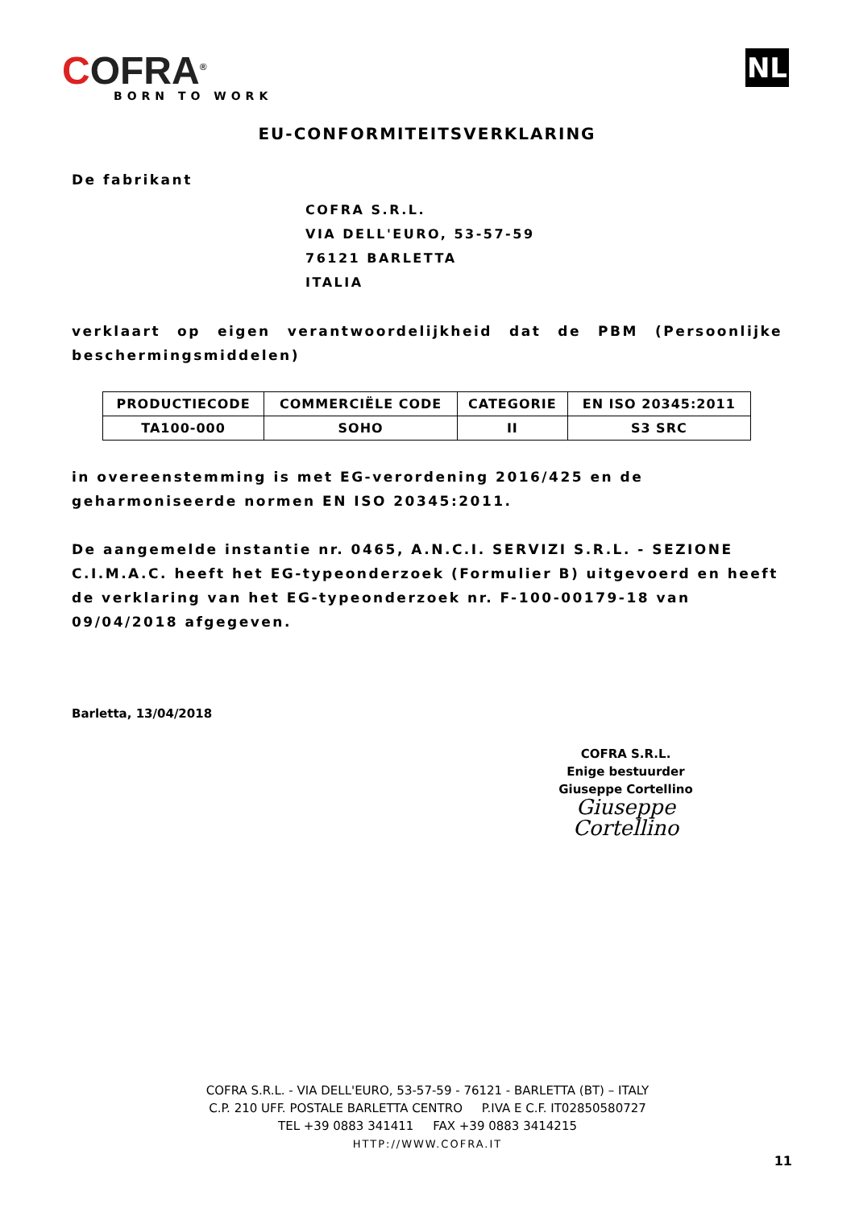COFRA<sup>®</sup>
BORN TO WORK
NL
EU-CONFORMITEITSVERKLARING
De fabrikant
COFRA S.R.L.
VIA DELL'EURO, 53-57-59
76121 BARLETTA
ITALIA
verklaart op eigen verantwoordelijkheid dat de PBM (Persoonlijke beschermingsmiddelen)
| PRODUCTIECODE | COMMERCIËLE CODE | CATEGORIE | EN ISO 20345:2011 |
| --- | --- | --- | --- |
| TA100-000 | SOHO | II | S3 SRC |
in overeenstemming is met EG-verordening 2016/425 en de geharmoniseerde normen EN ISO 20345:2011.
De aangemelde instantie nr. 0465, A.N.C.I. SERVIZI S.R.L. - SEZIONE C.I.M.A.C. heeft het EG-typeonderzoek (Formulier B) uitgevoerd en heeft de verklaring van het EG-typeonderzoek nr. F-100-00179-18 van 09/04/2018 afgegeven.
Barletta, 13/04/2018
COFRA S.R.L.
Enige bestuurder
Giuseppe Cortellino
Giuseppe Cortellino
COFRA S.R.L. - VIA DELL'EURO, 53-57-59 - 76121 - BARLETTA (BT) – ITALY
C.P. 210 UFF. POSTALE BARLETTA CENTRO P.IVA E C.F. IT02850580727
TEL +39 0883 341411 FAX +39 0883 3414215
HTTP://WWW.COFRA.IT
11